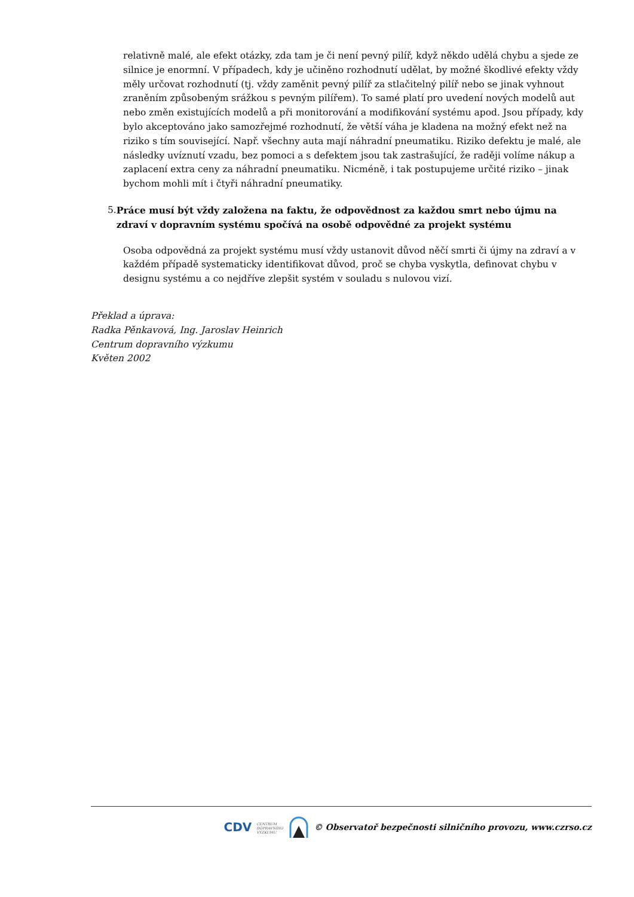relativně malé, ale efekt otázky, zda tam je či není pevný pilíř, když někdo udělá chybu a sjede ze silnice je enormní. V případech, kdy je učiněno rozhodnutí udělat, by možné škodlivé efekty vždy měly určovat rozhodnutí (tj. vždy zaměnit pevný pilíř za stlačitelný pilíř nebo se jinak vyhnout zraněním způsobeným srážkou s pevným pilířem). To samé platí pro uvedení nových modelů aut nebo změn existujících modelů a při monitorování a modifikování systému apod. Jsou případy, kdy bylo akceptováno jako samozřejmé rozhodnutí, že větší váha je kladena na možný efekt než na riziko s tím související. Např. všechny auta mají náhradní pneumatiku. Riziko defektu je malé, ale následky uvíznutí vzadu, bez pomoci a s defektem jsou tak zastrašující, že raději volíme nákup a zaplacení extra ceny za náhradní pneumatiku. Nicméně, i tak postupujeme určité riziko – jinak bychom mohli mít i čtyři náhradní pneumatiky.
5. Práce musí být vždy založena na faktu, že odpovědnost za každou smrt nebo újmu na zdraví v dopravním systému spočívá na osobě odpovědné za projekt systému
Osoba odpovědná za projekt systému musí vždy ustanovit důvod něčí smrti či újmy na zdraví a v každém případě systematicky identifikovat důvod, proč se chyba vyskytla, definovat chybu v designu systému a co nejdříve zlepšit systém v souladu s nulovou vizí.
Překlad a úprava:
Radka Pěnkavová, Ing. Jaroslav Heinrich
Centrum dopravního výzkumu
Květen 2002
CDV CENTRUM
DOPRAVNÍHO
VÝZKUMU © Observatoř bezpečnosti silničního provozu, www.czrso.cz